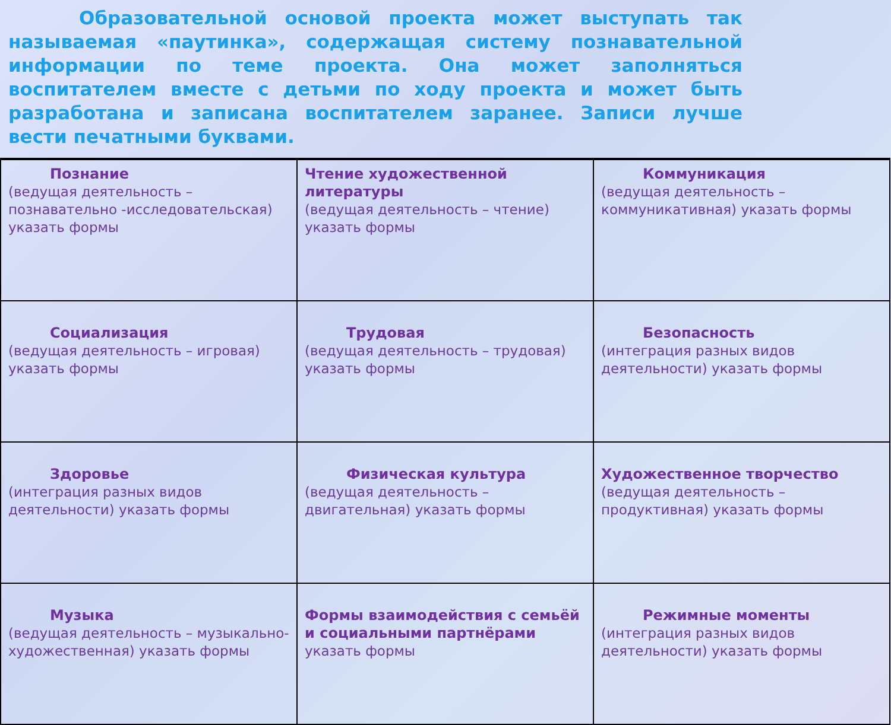Образовательной основой проекта может выступать так называемая «паутинка», содержащая систему познавательной информации по теме проекта. Она может заполняться воспитателем вместе с детьми по ходу проекта и может быть разработана и записана воспитателем заранее. Записи лучше вести печатными буквами.
| Познание (ведущая деятельность –познавательно -исследовательская) указать формы | Чтение художественной литературы (ведущая деятельность – чтение) указать формы | Коммуникация (ведущая деятельность – коммуникативная) указать формы |
| Социализация (ведущая деятельность – игровая) указать формы | Трудовая (ведущая деятельность – трудовая) указать формы | Безопасность (интеграция разных видов деятельности) указать формы |
| Здоровье (интеграция разных видов деятельности) указать формы | Физическая культура (ведущая деятельность – двигательная) указать формы | Художественное творчество (ведущая деятельность – продуктивная) указать формы |
| Музыка (ведущая деятельность – музыкально-художественная) указать формы | Формы взаимодействия с семьёй и социальными партнёрами указать формы | Режимные моменты (интеграция разных видов деятельности) указать формы |